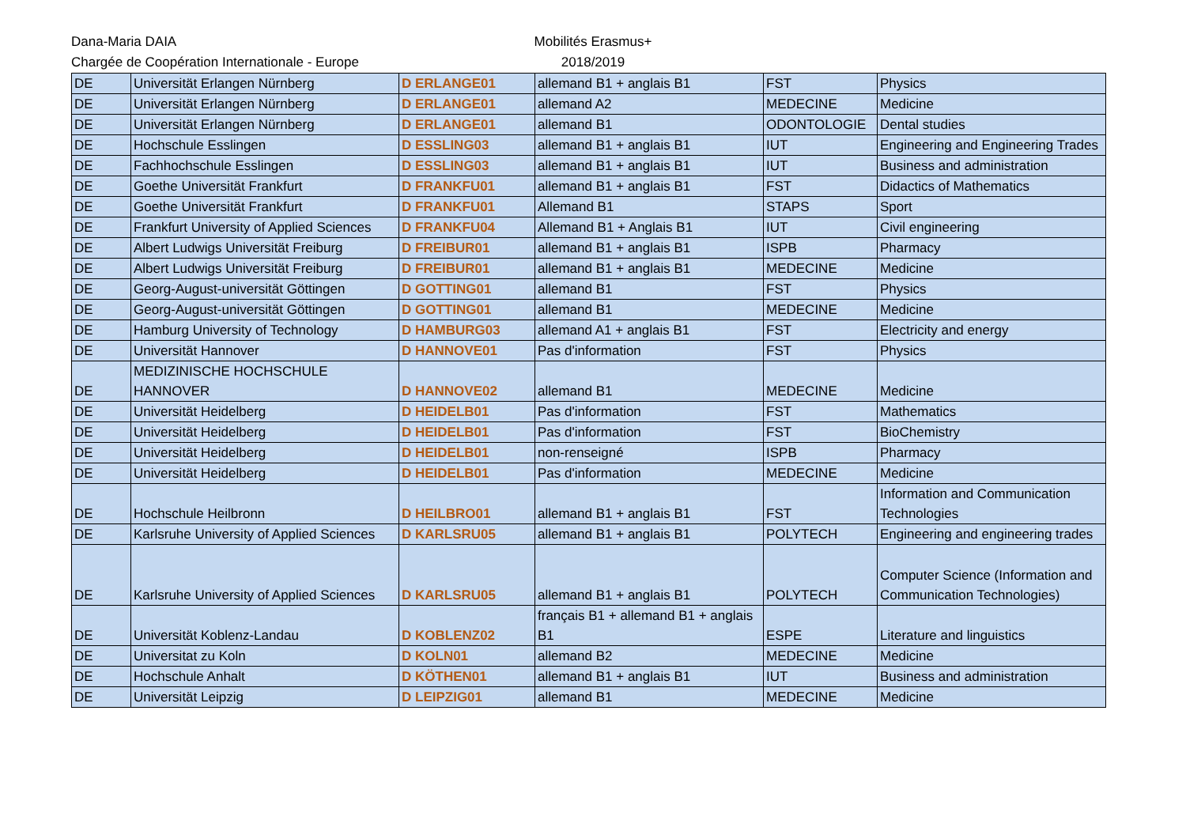Dana-Maria DAIA
Chargée de Coopération Internationale - Europe
Mobilités Erasmus+
2018/2019
| DE | Universität Erlangen Nürnberg | D ERLANGE01 | allemand B1 + anglais B1 | FST | Physics |
| DE | Universität Erlangen Nürnberg | D ERLANGE01 | allemand A2 | MEDECINE | Medicine |
| DE | Universität Erlangen Nürnberg | D ERLANGE01 | allemand B1 | ODONTOLOGIE | Dental studies |
| DE | Hochschule Esslingen | D ESSLING03 | allemand B1 + anglais B1 | IUT | Engineering and Engineering Trades |
| DE | Fachhochschule Esslingen | D ESSLING03 | allemand B1 + anglais B1 | IUT | Business and administration |
| DE | Goethe Universität Frankfurt | D FRANKFU01 | allemand B1 + anglais B1 | FST | Didactics of Mathematics |
| DE | Goethe Universität Frankfurt | D FRANKFU01 | Allemand B1 | STAPS | Sport |
| DE | Frankfurt University of Applied Sciences | D FRANKFU04 | Allemand B1 + Anglais B1 | IUT | Civil engineering |
| DE | Albert Ludwigs Universität Freiburg | D FREIBUR01 | allemand B1 + anglais B1 | ISPB | Pharmacy |
| DE | Albert Ludwigs Universität Freiburg | D FREIBUR01 | allemand B1 + anglais B1 | MEDECINE | Medicine |
| DE | Georg-August-universität Göttingen | D GOTTING01 | allemand B1 | FST | Physics |
| DE | Georg-August-universität Göttingen | D GOTTING01 | allemand B1 | MEDECINE | Medicine |
| DE | Hamburg University of Technology | D HAMBURG03 | allemand A1 + anglais B1 | FST | Electricity and energy |
| DE | Universität Hannover | D HANNOVE01 | Pas d'information | FST | Physics |
| DE | MEDIZINISCHE HOCHSCHULE HANNOVER | D HANNOVE02 | allemand B1 | MEDECINE | Medicine |
| DE | Universität Heidelberg | D HEIDELB01 | Pas d'information | FST | Mathematics |
| DE | Universität Heidelberg | D HEIDELB01 | Pas d'information | FST | BioChemistry |
| DE | Universität Heidelberg | D HEIDELB01 | non-renseigné | ISPB | Pharmacy |
| DE | Universität Heidelberg | D HEIDELB01 | Pas d'information | MEDECINE | Medicine |
| DE | Hochschule Heilbronn | D HEILBRO01 | allemand B1 + anglais B1 | FST | Information and Communication Technologies |
| DE | Karlsruhe University of Applied Sciences | D KARLSRU05 | allemand B1 + anglais B1 | POLYTECH | Engineering and engineering trades |
| DE | Karlsruhe University of Applied Sciences | D KARLSRU05 | allemand B1 + anglais B1 | POLYTECH | Computer Science (Information and Communication Technologies) |
| DE | Universität Koblenz-Landau | D KOBLENZ02 | français B1 + allemand B1 + anglais B1 | ESPE | Literature and linguistics |
| DE | Universitat zu Koln | D KOLN01 | allemand B2 | MEDECINE | Medicine |
| DE | Hochschule Anhalt | D KÖTHEN01 | allemand B1 + anglais B1 | IUT | Business and administration |
| DE | Universität Leipzig | D LEIPZIG01 | allemand B1 | MEDECINE | Medicine |